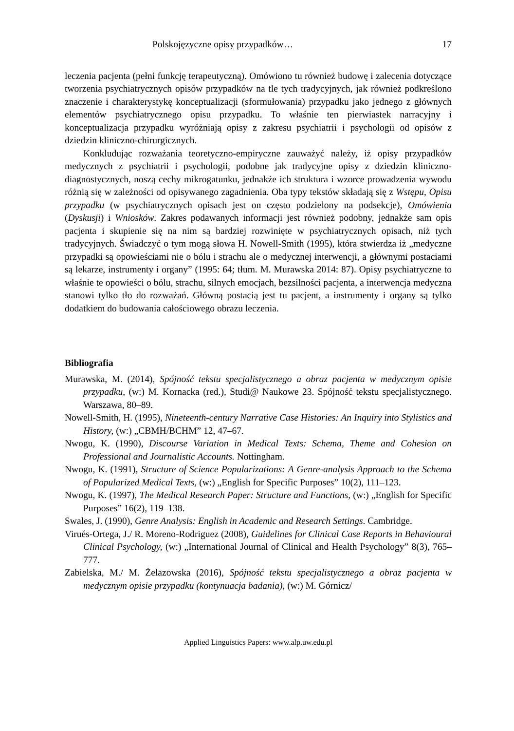Polskojęzyczne opisy przypadków… 17
leczenia pacjenta (pełni funkcję terapeutyczną). Omówiono tu również budowę i zalecenia dotyczące tworzenia psychiatrycznych opisów przypadków na tle tych tradycyjnych, jak również podkreślono znaczenie i charakterystykę konceptualizacji (sformułowania) przypadku jako jednego z głównych elementów psychiatrycznego opisu przypadku. To właśnie ten pierwiastek narracyjny i konceptualizacja przypadku wyróżniają opisy z zakresu psychiatrii i psychologii od opisów z dziedzin kliniczno-chirurgicznych.
Konkludując rozważania teoretyczno-empiryczne zauważyć należy, iż opisy przypadków medycznych z psychiatrii i psychologii, podobne jak tradycyjne opisy z dziedzin kliniczno-diagnostycznych, noszą cechy mikrogatunku, jednakże ich struktura i wzorce prowadzenia wywodu różnią się w zależności od opisywanego zagadnienia. Oba typy tekstów składają się z Wstępu, Opisu przypadku (w psychiatrycznych opisach jest on często podzielony na podsekcje), Omówienia (Dyskusji) i Wniosków. Zakres podawanych informacji jest również podobny, jednakże sam opis pacjenta i skupienie się na nim są bardziej rozwinięte w psychiatrycznych opisach, niż tych tradycyjnych. Świadczyć o tym mogą słowa H. Nowell-Smith (1995), która stwierdza iż „medyczne przypadki są opowieściami nie o bólu i strachu ale o medycznej interwencji, a głównymi postaciami są lekarze, instrumenty i organy” (1995: 64; tłum. M. Murawska 2014: 87). Opisy psychiatryczne to właśnie te opowieści o bólu, strachu, silnych emocjach, bezsilności pacjenta, a interwencja medyczna stanowi tylko tło do rozważań. Główną postacią jest tu pacjent, a instrumenty i organy są tylko dodatkiem do budowania całościowego obrazu leczenia.
Bibliografia
Murawska, M. (2014), Spójność tekstu specjalistycznego a obraz pacjenta w medycznym opisie przypadku, (w:) M. Kornacka (red.), Studi@ Naukowe 23. Spójność tekstu specjalistycznego. Warszawa, 80–89.
Nowell-Smith, H. (1995), Nineteenth-century Narrative Case Histories: An Inquiry into Stylistics and History, (w:) „CBMH/BCHM” 12, 47–67.
Nwogu, K. (1990), Discourse Variation in Medical Texts: Schema, Theme and Cohesion on Professional and Journalistic Accounts. Nottingham.
Nwogu, K. (1991), Structure of Science Popularizations: A Genre-analysis Approach to the Schema of Popularized Medical Texts, (w:) „English for Specific Purposes” 10(2), 111–123.
Nwogu, K. (1997), The Medical Research Paper: Structure and Functions, (w:) „English for Specific Purposes” 16(2), 119–138.
Swales, J. (1990), Genre Analysis: English in Academic and Research Settings. Cambridge.
Virués-Ortega, J./ R. Moreno-Rodriguez (2008), Guidelines for Clinical Case Reports in Behavioural Clinical Psychology, (w:) „International Journal of Clinical and Health Psychology” 8(3), 765–777.
Zabielska, M./ M. Żelazowska (2016), Spójność tekstu specjalistycznego a obraz pacjenta w medycznym opisie przypadku (kontynuacja badania), (w:) M. Górnicz/
Applied Linguistics Papers: www.alp.uw.edu.pl